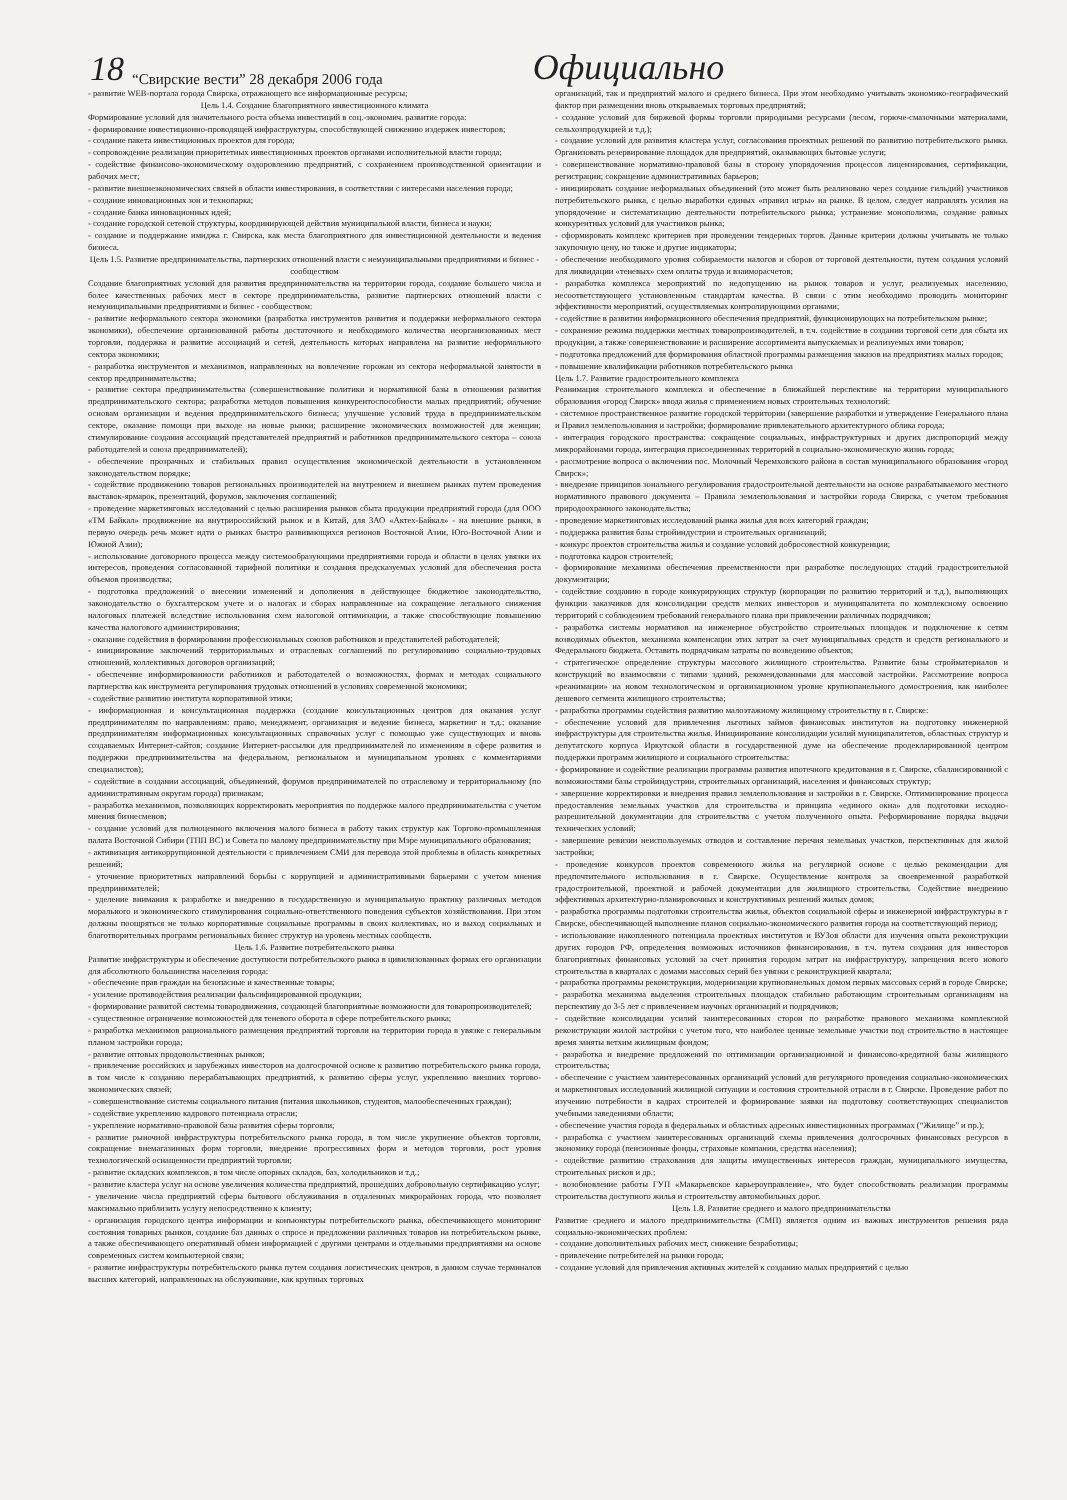18 “Свирские вести” 28 декабря 2006 года Официально
- развитие WEB-портала города Свирска, отражающего все информационные ресурсы;
Цель 1.4. Создание благоприятного инвестиционного климата
Формирование условий для значительного роста объема инвестиций в соц.-экономич. развитие города:
- формирование инвестиционно-проводящей инфраструктуры, способствующей снижению издержек инвесторов;
- создание пакета инвестиционных проектов для города;
- сопровождение реализации приоритетных инвестиционных проектов органами исполнительной власти города;
- содействие финансово-экономическому оздоровлению предприятий, с сохранением производственной ориентации и рабочих мест;
- развитие внешнеэкономических связей в области инвестирования, в соответствии с интересами населения города;
- создание инновационных зон и технопарка;
- создание банка инновационных идей;
- создание городской сетевой структуры, координирующей действия муниципальной власти, бизнеса и науки;
- создание и поддержание имиджа г. Свирска, как места благоприятного для инвестиционной деятельности и ведения бизнеса.
Цель 1.5. Развитие предпринимательства, партнерских отношений власти с немуниципальными предприятиями и бизнес - сообществом
Создание благоприятных условий для развития предпринимательства на территории города, создание большего числа и более качественных рабочих мест в секторе предпринимательства, развитие партнерских отношений власти с немуниципальными предприятиями и бизнес - сообществом:
- развитие неформального сектора экономики (разработка инструментов развития и поддержки неформального сектора экономики), обеспечение организованной работы достаточного и необходимого количества неорганизованных мест торговли, поддержка и развитие ассоциаций и сетей, деятельность которых направлена на развитие неформального сектора экономики;
- разработка инструментов и механизмов, направленных на вовлечение горожан из сектора неформальной занятости в сектор предпринимательства;
- развитие сектора предпринимательства (совершенствование политики и нормативной базы в отношении развития предпринимательского сектора; разработка методов повышения конкурентоспособности малых предприятий; обучение основам организации и ведения предпринимательского бизнеса; улучшение условий труда в предпринимательском секторе, оказание помощи при выходе на новые рынки; расширение экономических возможностей для женщин; стимулирование создания ассоциаций представителей предприятий и работников предпринимательского сектора – союза работодателей и союза предпринимателей);
- обеспечение прозрачных и стабильных правил осуществления экономической деятельности в установленном законодательством порядке;
- содействие продвижению товаров региональных производителей на внутреннем и внешнем рынках путем проведения выставок-ярмарок, презентаций, форумов, заключения соглашений;
- проведение маркетинговых исследований с целью расширения рынков сбыта продукции предприятий города (для ООО «ТМ Байкал» продвижение на внутрироссийский рынок и в Китай, для ЗАО «Актех-Байкал» - на внешние рынки, в первую очередь речь может идти о рынках быстро развивающихся регионов Восточной Азии, Юго-Восточной Азии и Южной Азии);
- использование договорного процесса между системообразующими предприятиями города и области в целях увязки их интересов, проведения согласованной тарифной политики и создания предсказуемых условий для обеспечения роста объемов производства;
- подготовка предложений о внесении изменений и дополнения в действующее бюджетное законодательство, законодательство о бухгалтерском учете и о налогах и сборах направленные на сокращение легального снижения налоговых платежей вследствие использования схем налоговой оптимизации, а также способствующие повышению качества налогового администрирования;
- оказание содействия в формировании профессиональных союзов работников и представителей работодателей;
- инициирование заключений территориальных и отраслевых соглашений по регулированию социально-трудовых отношений, коллективных договоров организаций;
- обеспечение информированности работников и работодателей о возможностях, формах и методах социального партнерства как инструмента регулирования трудовых отношений в условиях современной экономики;
- содействие развитию института корпоративной этики;
- информационная и консультационная поддержка (создание консультационных центров для оказания услуг предпринимателям по направлениям: право, менеджмент, организация и ведение бизнеса, маркетинг и т.д.; оказание предпринимателям информационных консультационных справочных услуг с помощью уже существующих и вновь создаваемых Интернет-сайтов; создание Интернет-рассылки для предпринимателей по изменениям в сфере развития и поддержки предпринимательства на федеральном, региональном и муниципальном уровнях с комментариями специалистов);
- содействие в создании ассоциаций, объединений, форумов предпринимателей по отраслевому и территориальному (по административным округам города) признакам;
- разработка механизмов, позволяющих корректировать мероприятия по поддержке малого предпринимательства с учетом мнения бизнесменов;
- создание условий для полноценного включения малого бизнеса в работу таких структур как Торгово-промышленная палата Восточной Сибири (ТПП ВС) и Совета по малому предпринимательству при Мэре муниципального образования;
- активизация антикоррупционной деятельности с привлечением СМИ для перевода этой проблемы в область конкретных решений;
- уточнение приоритетных направлений борьбы с коррупцией и административными барьерами с учетом мнения предпринимателей;
- уделение внимания к разработке и внедрению в государственную и муниципальную практику различных методов морального и экономического стимулирования социально-ответственного поведения субъектов хозяйствования. При этом должны поощряться не только корпоративные социальные программы в своих коллективах, но и выход социальных и благотворительных программ региональных бизнес структур на уровень местных сообществ.
Цель 1.6. Развитие потребительского рынка
Развитие инфраструктуры и обеспечение доступности потребительского рынка в цивилизованных формах его организации для абсолютного большинства населения города:
- обеспечение прав граждан на безопасные и качественные товары;
- усиление противодействия реализации фальсифицированной продукции;
- формирование развитой системы товародвижения, создающей благоприятные возможности для товаропроизводителей;
- существенное ограничение возможностей для теневого оборота в сфере потребительского рынка;
- разработка механизмов рационального размещения предприятий торговли на территории города в увязке с генеральным планом застройки города;
- развитие оптовых продовольственных рынков;
- привлечение российских и зарубежных инвесторов на долгосрочной основе к развитию потребительского рынка города, в том числе к созданию перерабатывающих предприятий, к развитию сферы услуг, укреплению внешних торгово-экономических связей;
- совершенствование системы социального питания (питания школьников, студентов, малообеспеченных граждан);
- содействие укреплению кадрового потенциала отрасли;
- укрепление нормативно-правовой базы развития сферы торговли;
- развитие рыночной инфраструктуры потребительского рынка города, в том числе укрупнение объектов торговли, сокращение внемагазинных форм торговли, внедрение прогрессивных форм и методов торговли, рост уровня технологической оснащенности предприятий торговли;
- развитие складских комплексов, в том числе опорных складов, баз, холодильников и т.д.;
- развитие кластера услуг на основе увеличения количества предприятий, прошедших добровольную сертификацию услуг;
- увеличение числа предприятий сферы бытового обслуживания в отдаленных микрорайонах города, что позволяет максимально приблизить услугу непосредственно к клиенту;
- организация городского центра информации и конъюнктуры потребительского рынка, обеспечивающего мониторинг состояния товарных рынков, создание баз данных о спросе и предложении различных товаров на потребительском рынке, а также обеспечивающего оперативный обмен информацией с другими центрами и отдельными предприятиями на основе современных систем компьютерной связи;
- развитие инфраструктуры потребительского рынка путем создания логистических центров, в данном случае терминалов высших категорий, направленных на обслуживание, как крупных торговых
организаций, так и предприятий малого и среднего бизнеса. При этом необходимо учитывать экономико-географический фактор при размещении вновь открываемых торговых предприятий;
- создание условий для биржевой формы торговли природными ресурсами (лесом, горюче-смазочными материалами, сельхозпродукцией и т.д.);
- создание условий для развития кластера услуг, согласования проектных решений по развитию потребительского рынка. Организовать резервирование площадок для предприятий, оказывающих бытовые услуги;
- совершенствование нормативно-правовой базы в сторону упорядочения процессов лицензирования, сертификации, регистрации; сокращение административных барьеров;
- инициировать создание неформальных объединений (это может быть реализовано через создание гильдий) участников потребительского рынка, с целью выработки единых «правил игры» на рынке. В целом, следует направлять усилия на упорядочение и систематизацию деятельности потребительского рынка; устранение монополизма, создание равных конкурентных условий для участников рынка;
- сформировать комплекс критериев при проведении тендерных торгов. Данные критерии должны учитывать не только закупочную цену, но также и другие индикаторы;
- обеспечение необходимого уровня собираемости налогов и сборов от торговой деятельности, путем создания условий для ликвидации «теневых» схем оплаты труда и взаиморасчетов;
- разработка комплекса мероприятий по недопущению на рынок товаров и услуг, реализуемых населению, несоответствующего установленным стандартам качества. В связи с этим необходимо проводить мониторинг эффективности мероприятий, осуществляемых контролирующими органами;
- содействие в развитии информационного обеспечения предприятий, функционирующих на потребительском рынке;
- сохранение режима поддержки местных товаропроизводителей, в т.ч. содействие в создании торговой сети для сбыта их продукции, а также совершенствование и расширение ассортимента выпускаемых и реализуемых ими товаров;
- подготовка предложений для формирования областной программы размещения заказов на предприятиях малых городов;
- повышение квалификации работников потребительского рынка
Цель 1.7. Развитие градостроительного комплекса
Реанимация строительного комплекса и обеспечение в ближайшей перспективе на территории муниципального образования «город Свирск» ввода жилья с применением новых строительных технологий:
- системное пространственное развитие городской территории (завершение разработки и утверждение Генерального плана и Правил землепользования и застройки; формирование привлекательного архитектурного облика города;
- интеграция городского пространства: сокращение социальных, инфраструктурных и других диспропорций между микрорайонами города, интеграция присоединенных территорий в социально-экономическую жизнь города;
- рассмотрение вопроса о включении пос. Молочный Черемховского района в состав муниципального образования «город Свирск»;
- внедрение принципов зонального регулирования градостроительной деятельности на основе разрабатываемого местного нормативного правового документа – Правила землепользования и застройки города Свирска, с учетом требования природоохранного законодательства;
- проведение маркетинговых исследований рынка жилья для всех категорий граждан;
- поддержка развития базы стройиндустрии и строительных организаций;
- конкурс проектов строительства жилья и создание условий добросовестной конкуренции;
- подготовка кадров строителей;
- формирование механизма обеспечения преемственности при разработке последующих стадий градостроительной документации;
- содействие созданию в городе конкурирующих структур (корпорации по развитию территорий и т.д.), выполняющих функции заказчиков для консолидации средств мелких инвесторов и муниципалитета по комплексному освоению территорий с соблюдением требований генерального плана при привлечении различных подрядчиков;
- разработка системы нормативов на инженерное обустройство строительных площадок и подключение к сетям возводимых объектов, механизма компенсации этих затрат за счет муниципальных средств и средств регионального и Федерального бюджета. Оставить подрядчикам затраты по возведению объектов;
- стратегическое определение структуры массового жилищного строительства. Развитие базы стройматериалов и конструкций во взаимосвязи с типами зданий, рекомендованными для массовой застройки. Рассмотрение вопроса «реанимации» на новом технологическом и организационном уровне крупнопанельного домостроения, как наиболее дешевого сегмента жилищного строительства;
- разработка программы содействия развитию малоэтажному жилищному строительству в г. Свирске:
- обеспечение условий для привлечения льготных займов финансовых институтов на подготовку инженерной инфраструктуры для строительства жилья. Инициирование консолидации усилий муниципалитетов, областных структур и депутатского корпуса Иркутской области в государственной думе на обеспечение продекларированной центром поддержки программ жилищного и социального строительства:
- формирование и содействие реализации программы развития ипотечного кредитования в г. Свирске, сбалансированной с возможностями базы стройиндустрии, строительных организаций, населения и финансовых структур;
- завершение корректировки и внедрения правил землепользования и застройки в г. Свирске. Оптимизирование процесса предоставления земельных участков для строительства и принципа «единого окна» для подготовки исходно-разрешительной документации для строительства с учетом полученного опыта. Реформирование порядка выдачи технических условий;
- завершение ревизии неиспользуемых отводов и составление перечня земельных участков, перспективных для жилой застройки;
- проведение конкурсов проектов современного жилья на регулярной основе с целью рекомендации для предпочтительного использования в г. Свирске. Осуществление контроля за своевременной разработкой градостроительной, проектной и рабочей документации для жилищного строительства. Содействие внедрению эффективных архитектурно-планировочных и конструктивных решений жилых домов;
- разработка программы подготовки строительства жилья, объектов социальной сферы и инженерной инфраструктуры в г Свирске, обеспечивающей выполнение планов социально-экономического развития города на соответствующий период;
- использование накопленного потенциала проектных институтов и ВУЗов области для изучения опыта реконструкции других городов РФ, определения возможных источников финансирования, в т.ч. путем создания для инвесторов благоприятных финансовых условий за счет принятия городом затрат на инфраструктуру, запрещения всего нового строительства в кварталах с домами массовых серий без увязки с реконструкцией квартала;
- разработка программы реконструкции, модернизации крупнопанельных домом первых массовых серий в городе Свирске;
- разработка механизма выделения строительных площадок стабильно работающим строительным организациям на перспективу до 3-5 лет с привлечением научных организаций и подрядчиков;
- содействие консолидации усилий заинтересованных сторон по разработке правового механизма комплексной реконструкции жилой застройки с учетом того, что наиболее ценные земельные участки под строительство в настоящее время заняты ветхим жилищным фондом;
- разработка и внедрение предложений по оптимизации организационной и финансово-кредитной базы жилищного строительства;
- обеспечение с участием заинтересованных организаций условий для регулярного проведения социально-экономических и маркетинговых исследований жилищной ситуации и состояния строительной отрасли в г. Свирске. Проведение работ по изучению потребности в кадрах строителей и формирование заявки на подготовку соответствующих специалистов учебными заведениями области;
- обеспечение участия города в федеральных и областных адресных инвестиционных программах (“Жилище” и пр.);
- разработка с участием заинтересованных организаций схемы привлечения долгосрочных финансовых ресурсов в экономику города (пенсионные фонды, страховые компании, средства населения);
- содействие развитию страхования для защиты имущественных интересов граждан, муниципального имущества, строительных рисков и др.;
- возобновление работы ГУП «Макарьевское карьероуправление», что будет способствовать реализации программы строительства доступного жилья и строительству автомобильных дорог.
Цель 1.8. Развитие среднего и малого предпринимательства
Развитие среднего и малого предпринимательства (СМП) является одним из важных инструментов решения ряда социально-экономических проблем:
- создание дополнительных рабочих мест, снижение безработицы;
- привлечение потребителей на рынки города;
- создание условий для привлечения активных жителей к созданию малых предприятий с целью